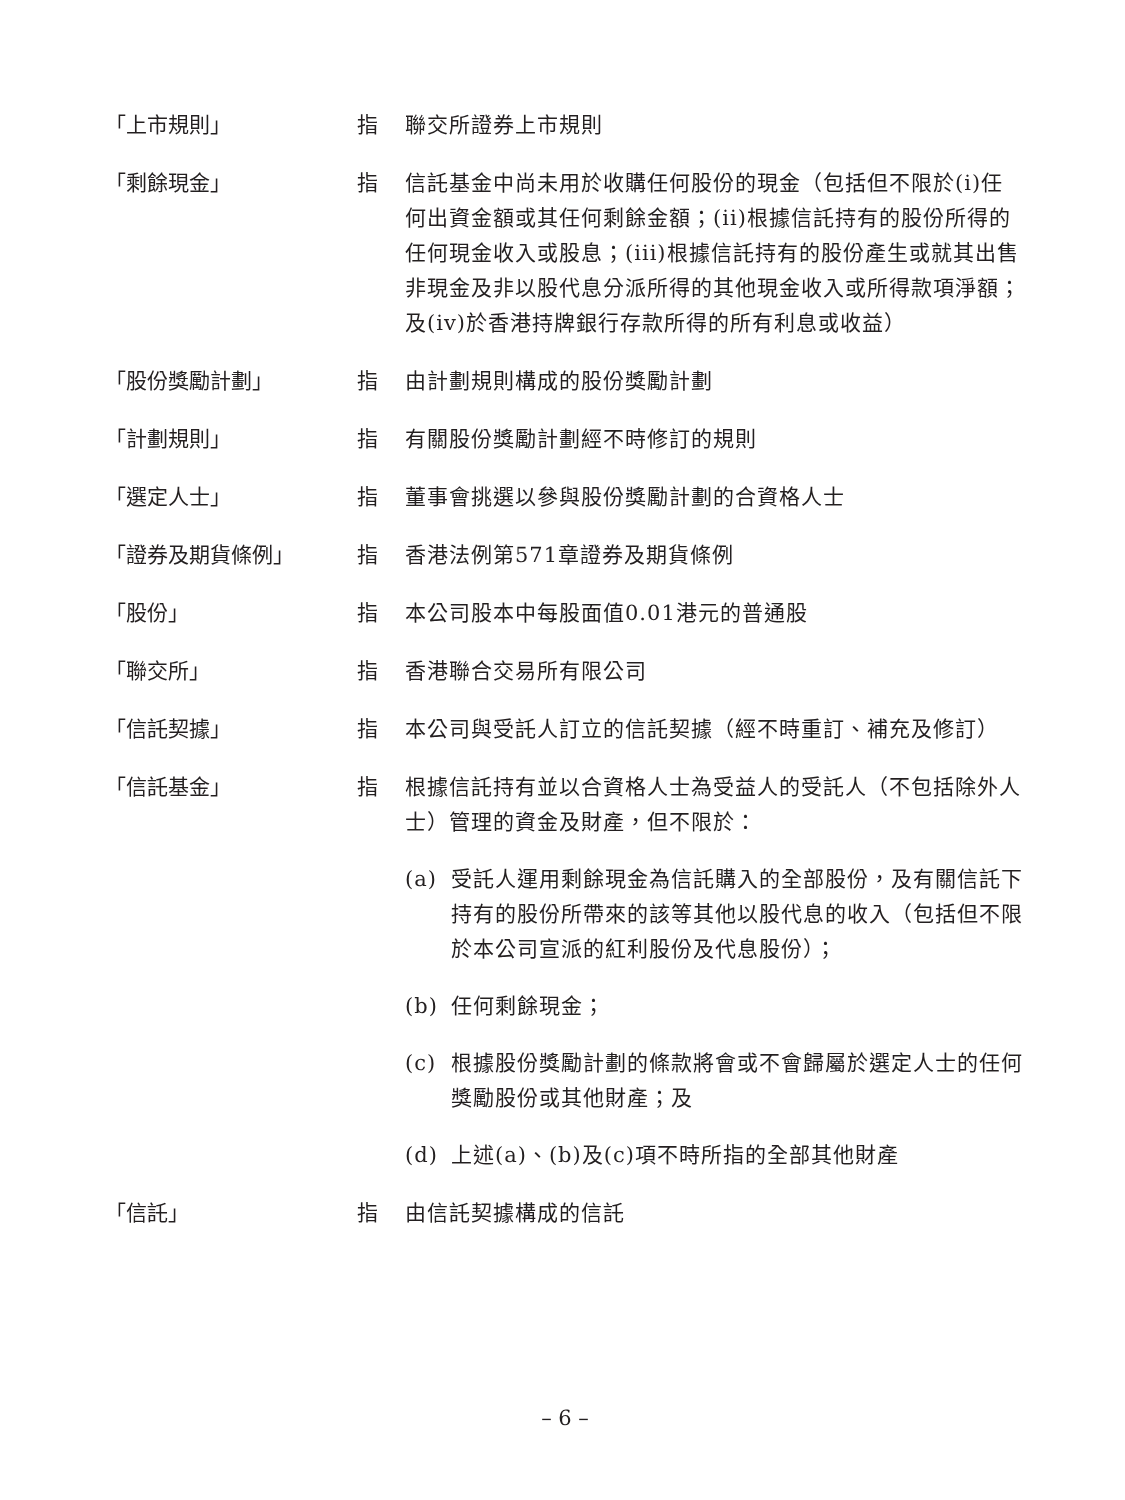「上市規則」 指 聯交所證券上市規則
「剩餘現金」 指 信託基金中尚未用於收購任何股份的現金（包括但不限於(i)任何出資金額或其任何剩餘金額；(ii)根據信託持有的股份所得的任何現金收入或股息；(iii)根據信託持有的股份產生或就其出售非現金及非以股代息分派所得的其他現金收入或所得款項淨額；及(iv)於香港持牌銀行存款所得的所有利息或收益）
「股份獎勵計劃」 指 由計劃規則構成的股份獎勵計劃
「計劃規則」 指 有關股份獎勵計劃經不時修訂的規則
「選定人士」 指 董事會挑選以參與股份獎勵計劃的合資格人士
「證券及期貨條例」 指 香港法例第571章證券及期貨條例
「股份」 指 本公司股本中每股面值0.01港元的普通股
「聯交所」 指 香港聯合交易所有限公司
「信託契據」 指 本公司與受託人訂立的信託契據（經不時重訂、補充及修訂）
「信託基金」 指 根據信託持有並以合資格人士為受益人的受託人（不包括除外人士）管理的資金及財產，但不限於：
(a) 受託人運用剩餘現金為信託購入的全部股份，及有關信託下持有的股份所帶來的該等其他以股代息的收入（包括但不限於本公司宣派的紅利股份及代息股份）；
(b) 任何剩餘現金；
(c) 根據股份獎勵計劃的條款將會或不會歸屬於選定人士的任何獎勵股份或其他財產；及
(d) 上述(a)、(b)及(c)項不時所指的全部其他財產
「信託」 指 由信託契據構成的信託
– 6 –